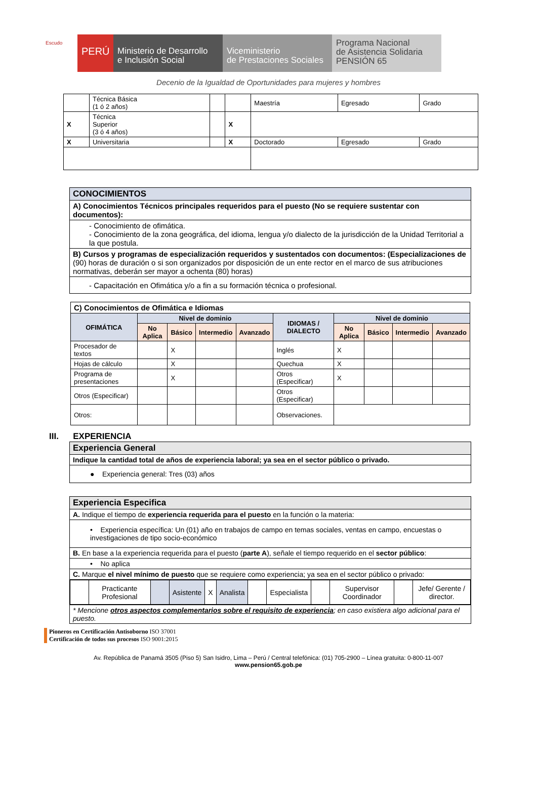Escudo
PERÚ
Ministerio de Desarrollo
e Inclusión Social
Viceministerio
de Prestaciones Sociales
Programa Nacional
de Asistencia Solidaria
PENSIÓN 65
Decenio de la Igualdad de Oportunidades para mujeres y hombres
| | Técnica Básica (1 ó 2 años) | | | Maestría | Egresado | Grado |
| X | Técnica Superior (3 ó 4 años) | | X | | | |
| X | Universitaria | | X | Doctorado | Egresado | Grado |
| CONOCIMIENTOS |
| A) Conocimientos Técnicos principales requeridos para el puesto (No se requiere sustentar con documentos): |
| - Conocimiento de ofimática. - Conocimiento de la zona geográfica, del idioma, lengua y/o dialecto de la jurisdicción de la Unidad Territorial a la que postula. |
| B) Cursos y programas de especialización requeridos y sustentados con documentos: (Especializaciones de (90) horas de duración o si son organizados por disposición de un ente rector en el marco de sus atribuciones normativas, deberán ser mayor a ochenta (80) horas) |
| - Capacitación en Ofimática y/o a fin a su formación técnica o profesional. |
| C) Conocimientos de Ofimática e Idiomas | | | | | | | | | |
| OFIMÁTICA | Nivel de dominio | | | | IDIOMAS / DIALECTO | Nivel de dominio | | | |
| | No Aplica | Básico | Intermedio | Avanzado | | No Aplica | Básico | Intermedio | Avanzado |
| Procesador de textos | | X | | | Inglés | X | | | |
| Hojas de cálculo | | X | | | Quechua | X | | | |
| Programa de presentaciones | | X | | | Otros (Especificar) | X | | | |
| Otros (Especificar) | | | | | Otros (Especificar) | | | | |
| Otros: | | | | | Observaciones. | | | | |
III. EXPERIENCIA
| Experiencia General |
| Indique la cantidad total de años de experiencia laboral; ya sea en el sector público o privado. |
| ● Experiencia general: Tres (03) años |
| Experiencia Especifica |
| A. Indique el tiempo de experiencia requerida para el puesto en la función o la materia: |
| • Experiencia específica: Un (01) año en trabajos de campo en temas sociales, ventas en campo, encuestas o investigaciones de tipo socio-económico |
| B. En base a la experiencia requerida para el puesto ( parte A ), señale el tiempo requerido en el sector público : |
| • No aplica |
| C. Marque el nivel mínimo de puesto que se requiere como experiencia; ya sea en el sector público o privado: |
| / / Practicante Profesional / / Asistente / X / Analista / / Especialista / / Supervisor Coordinador / / Jefe/ Gerente / director. / |
| * Mencione otros aspectos complementarios sobre el requisito de experiencia ; en caso existiera algo adicional para el puesto. |
Pioneros en Certificación Antisoborno ISO 37001
Certificación de todos sus procesos ISO 9001:2015
Av. República de Panamá 3505 (Piso 5) San Isidro, Lima – Perú / Central telefónica: (01) 705-2900 – Línea gratuita: 0-800-11-007
www.pension65.gob.pe